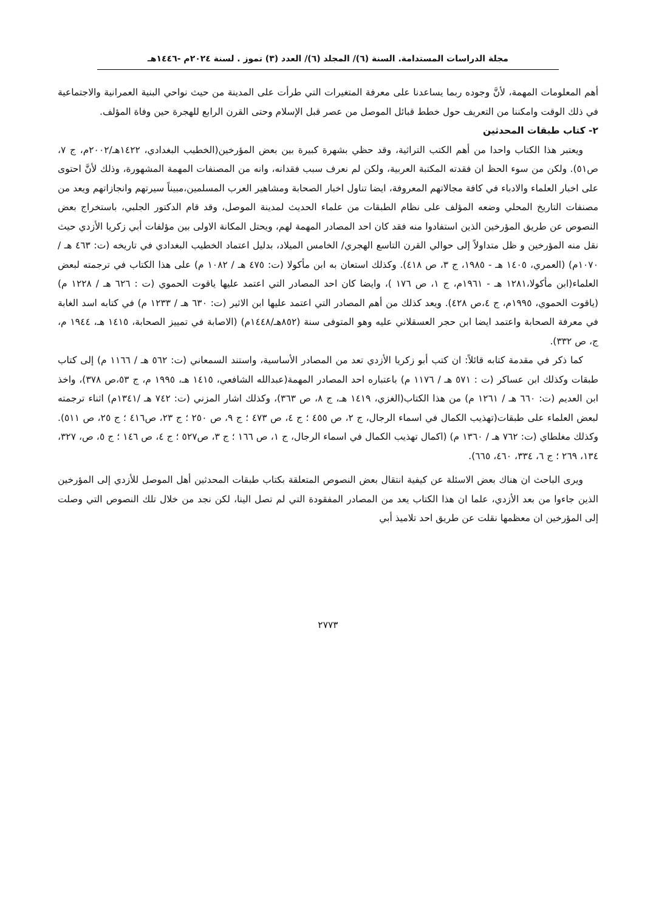مجلة الدراسات المستدامة. السنة (٦)/ المجلد (٦)/ العدد (٣) تموز . لسنة ٢٠٢٤م -١٤٤٦هـ
أهم المعلومات المهمة، لأنَّ وجوده ربما يساعدنا على معرفة المتغيرات التي طرأت على المدينة من حيث نواحي البنية العمرانية والاجتماعية في ذلك الوقت وامكننا من التعريف حول خطط قبائل الموصل من عصر قبل الإسلام وحتى القرن الرابع للهجرة حين وفاة المؤلف.
٢- كتاب طبقات المحدثين
ويعتبر هذا الكتاب واحدا من أهم الكتب التراثية، وقد حظي بشهرة كبيرة بين بعض المؤرخين(الخطيب البغدادي، ١٤٢٢هـ/٢٠٠٢م، ج ٧، ص٥١). ولكن من سوء الحظ ان فقدته المكتبة العربية، ولكن لم نعرف سبب فقدانه، وانه من المصنفات المهمة المشهورة، وذلك لأنَّ احتوى على اخبار العلماء والادباء في كافة مجالاتهم المعروفة، ايضا تناول اخبار الصحابة ومشاهير العرب المسلمين،مبيناً سيرتهم وانجازاتهم ويعد من مصنفات التاريخ المحلي وضعه المؤلف على نظام الطبقات من علماء الحديث لمدينة الموصل، وقد قام الدكتور الجلبي، باستخراج بعض النصوص عن طريق المؤرخين الذين استفادوا منه فقد كان احد المصادر المهمة لهم، ويحتل المكانة الاولى بين مؤلفات أبي زكريا الأزدي حيث نقل منه المؤرخين و ظل متداولاً إلى حوالي القرن التاسع الهجري/ الخامس الميلاد، بدليل اعتماد الخطيب البغدادي في تاريخه (ت: ٤٦٣ هـ /١٠٧٠م) (العمري، ١٤٠٥ هـ - ١٩٨٥، ج ٣، ص ٤١٨). وكذلك استعان به ابن مأكولا (ت: ٤٧٥ هـ / ١٠٨٢ م) على هذا الكتاب في ترجمته لبعض العلماء(ابن مأكولا،١٢٨١ هـ - ١٩٦١م، ج ١، ص ١٧٦ )، وايضا كان احد المصادر التي اعتمد عليها ياقوت الحموي (ت : ٦٢٦ هـ / ١٢٢٨ م) (ياقوت الحموي، ١٩٩٥م، ج ٤،ص ٤٢٨). ويعد كذلك من أهم المصادر التي اعتمد عليها ابن الاثير (ت: ٦٣٠ هـ / ١٢٣٣ م) في كتابه اسد الغابة في معرفة الصحابة واعتمد ايضا ابن حجر العسقلاني عليه وهو المتوفى سنة (٨٥٢هـ/١٤٤٨م) (الاصابة في تمييز الصحابة، ١٤١٥ هـ، ١٩٤٤ م، ج، ص ٣٣٢).
كما ذكر في مقدمة كتابه قائلاً: ان كتب أبو زكريا الأزدي تعد من المصادر الأساسية، واستند السمعاني (ت: ٥٦٢ هـ / ١١٦٦ م) إلى كتاب طبقات وكذلك ابن عساكر (ت : ٥٧١ هـ / ١١٧٦ م) باعتباره احد المصادر المهمة(عبدالله الشافعي، ١٤١٥ هـ، ١٩٩٥ م، ج ٥٣،ص ٣٧٨)، واخذ ابن العديم (ت: ٦٦٠ هـ / ١٢٦١ م) من هذا الكتاب(الغزي، ١٤١٩ هـ، ج ٨، ص ٣٦٣)، وكذلك اشار المزني (ت: ٧٤٢ هـ /١٣٤١م) اثناء ترجمته لبعض العلماء على طبقات(تهذيب الكمال في اسماء الرجال، ج ٢، ص ٤٥٥ ؛ ج ٤، ص ٤٧٣ ؛ ج ٩، ص ٢٥٠ ؛ ج ٢٣، ص٤١٦ ؛ ج ٢٥، ص ٥١١). وكذلك مغلطاي (ت: ٧٦٢ هـ / ١٣٦٠ م) (اكمال تهذيب الكمال في اسماء الرجال، ج ١، ص ١٦٦ ؛ ج ٣، ص٥٢٧ ؛ ج ٤، ص ١٤٦ ؛ ج ٥، ص، ٣٢٧، ١٣٤، ٢٦٩ ؛ ج ٦، ٣٣٤، ٤٦٠، ٦٦٥).
ويرى الباحث ان هناك بعض الاسئلة عن كيفية انتقال بعض النصوص المتعلقة بكتاب طبقات المحدثين أهل الموصل للأزدي إلى المؤرخين الذين جاءوا من بعد الأزدي، علما ان هذا الكتاب يعد من المصادر المفقودة التي لم تصل الينا، لكن نجد من خلال تلك النصوص التي وصلت إلى المؤرخين ان معظمها نقلت عن طريق احد تلاميذ أبي
٢٧٧٣